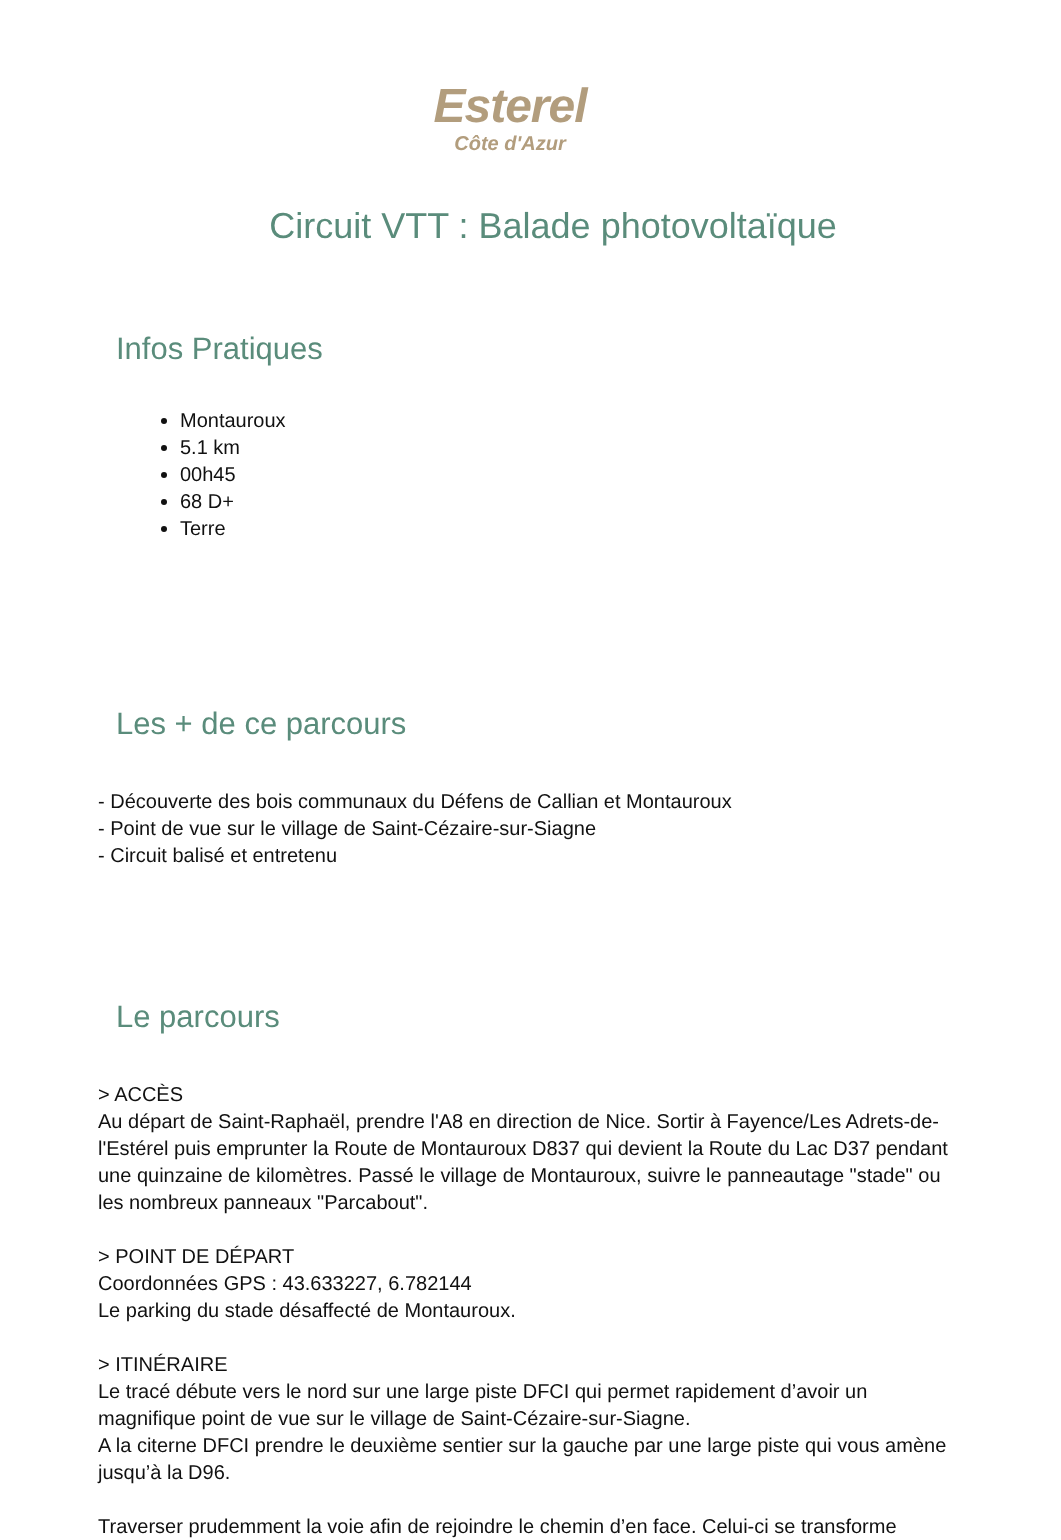Esterel
Côte d'Azur
Circuit VTT : Balade photovoltaïque
Infos Pratiques
Montauroux
5.1 km
00h45
68 D+
Terre
Les + de ce parcours
- Découverte des bois communaux du Défens de Callian et Montauroux
- Point de vue sur le village de Saint-Cézaire-sur-Siagne
- Circuit balisé et entretenu
Le parcours
> ACCÈS
Au départ de Saint-Raphaël, prendre l'A8 en direction de Nice. Sortir à Fayence/Les Adrets-de-l'Estérel puis emprunter la Route de Montauroux D837 qui devient la Route du Lac D37 pendant une quinzaine de kilomètres. Passé le village de Montauroux, suivre le panneautage "stade" ou les nombreux panneaux "Parcabout".
> POINT DE DÉPART
Coordonnées GPS : 43.633227, 6.782144
Le parking du stade désaffecté de Montauroux.
> ITINÉRAIRE
Le tracé débute vers le nord sur une large piste DFCI qui permet rapidement d’avoir un magnifique point de vue sur le village de Saint-Cézaire-sur-Siagne.
A la citerne DFCI prendre le deuxième sentier sur la gauche par une large piste qui vous amène jusqu’à la D96.
Traverser prudemment la voie afin de rejoindre le chemin d’en face. Celui-ci se transforme